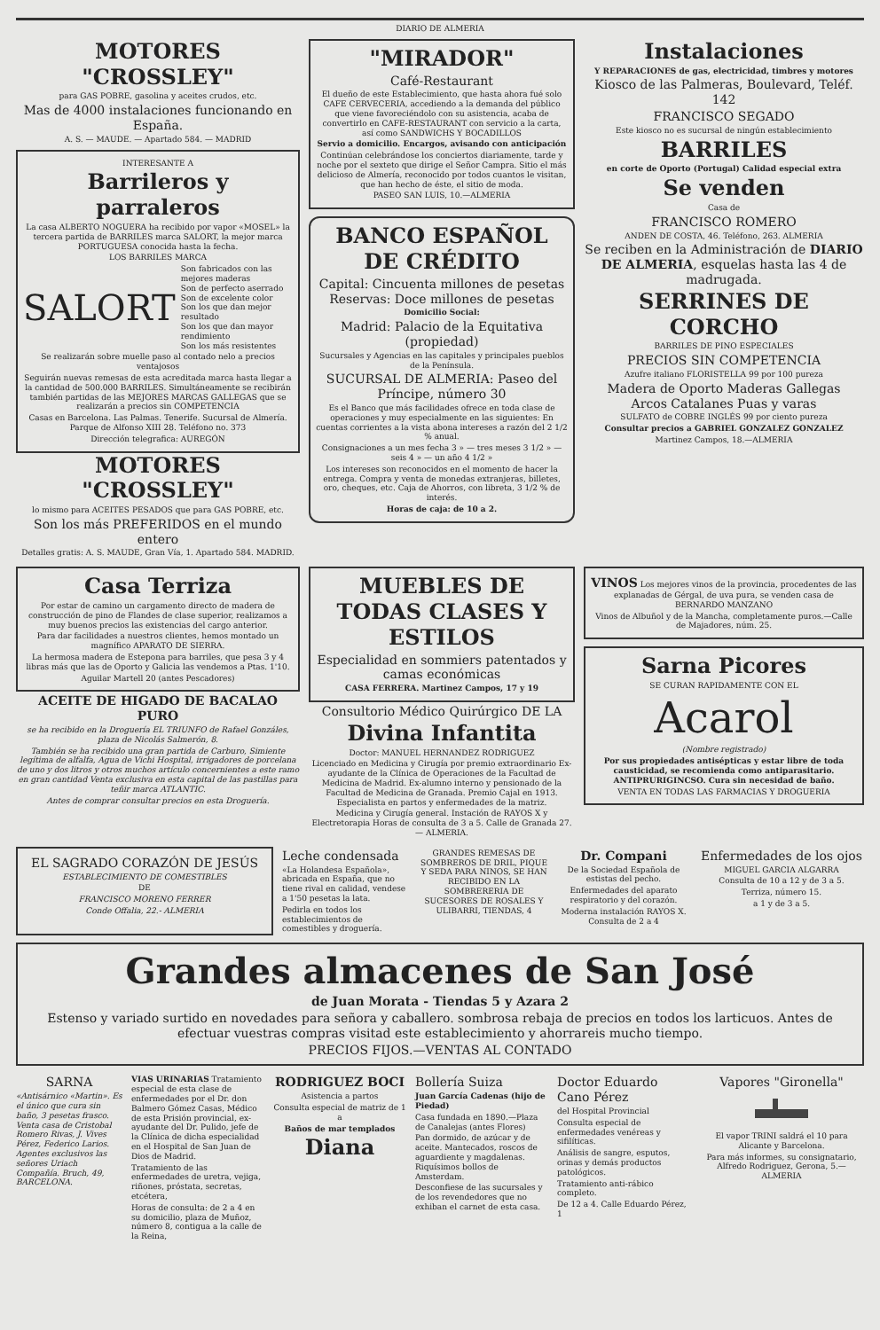DIARIO DE ALMERIA
MOTORES "CROSSLEY"
para GAS POBRE, gasolina y aceites crudos, etc.
Mas de 4000 instalaciones funcionando en España.
A. S. — MAUDE. — Apartado 584. — MADRID
INTERESANTE A
Barrileros y parraleros
La casa ALBERTO NOGUERA ha recibido por vapor «MOSEL» la tercera partida de BARRILES marca SALORT, la mejor marca PORTUGUESA conocida hasta la fecha.
LOS BARRILES MARCA
SALORT
Son fabricados con las mejores maderas
Son de perfecto aserrado
Son de excelente color
Son los que dan mejor resultado
Son los que dan mayor rendimiento
Son los más resistentes
Se realizarán sobre muelle paso al contado nelo a precios ventajosos
Seguirán nuevas remesas de esta acreditada marca hasta llegar a la cantidad de 500.000 BARRILES. Simultáneamente se recibirán también partidas de las MEJORES MARCAS GALLEGAS que se realizarán a precios sin COMPETENCIA
Casas en Barcelona. Las Palmas. Tenerife. Sucursal de Almería. Parque de Alfonso XIII 28. Teléfono no. 373
Dirección telegrafica: AUREGÓN
MOTORES "CROSSLEY"
lo mismo para ACEITES PESADOS que para GAS POBRE, etc.
Son los más PREFERIDOS en el mundo entero
Detalles gratis: A. S. MAUDE, Gran Vía, 1. Apartado 584. MADRID.
"MIRADOR"
Café-Restaurant
El dueño de este Establecimiento, que hasta ahora fué solo CAFE CERVECERIA, accediendo a la demanda del público que viene favoreciéndolo con su asistencia, acaba de convertirlo en CAFE-RESTAURANT con servicio a la carta, así como SANDWICHS Y BOCADILLOS
Servio a domicilio. Encargos, avisando con anticipación
Continúan celebrándose los conciertos diariamente, tarde y noche por el sexteto que dirige el Señor Campra. Sitio el más delicioso de Almería, reconocido por todos cuantos le visitan, que han hecho de éste, el sitio de moda.
PASEO SAN LUIS, 10.—ALMERIA
BANCO ESPAÑOL DE CRÉDITO
Capital: Cincuenta millones de pesetas
Reservas: Doce millones de pesetas
Domicilio Social:
Madrid: Palacio de la Equitativa (propiedad)
Sucursales y Agencias en las capitales y principales pueblos de la Península.
SUCURSAL DE ALMERIA: Paseo del Príncipe, número 30
Es el Banco que más facilidades ofrece en toda clase de operaciones y muy especialmente en las siguientes: En cuentas corrientes a la vista abona intereses a razón del 2 1/2 % anual.
Consignaciones a un mes fecha 3 » — tres meses 3 1/2 » — seis 4 » — un año 4 1/2 »
Los intereses son reconocidos en el momento de hacer la entrega. Compra y venta de monedas extranjeras, billetes, oro, cheques, etc. Caja de Ahorros, con libreta, 3 1/2 % de interés.
Horas de caja: de 10 a 2.
Instalaciones
Y REPARACIONES de gas, electricidad, timbres y motores
Kiosco de las Palmeras, Boulevard, Teléf. 142
FRANCISCO SEGADO
Este kiosco no es sucursal de ningún establecimiento
BARRILES
en corte de Oporto (Portugal) Calidad especial extra
Se venden
Casa de
FRANCISCO ROMERO
ANDEN DE COSTA, 46. Teléfono, 263. ALMERIA
Se reciben en la Administración de DIARIO DE ALMERIA, esquelas hasta las 4 de madrugada.
SERRINES DE CORCHO
BARRILES DE PINO ESPECIALES
PRECIOS SIN COMPETENCIA
Azufre italiano FLORISTELLA 99 por 100 pureza
Madera de Oporto Maderas Gallegas
Arcos Catalanes Puas y varas
SULFATO de COBRE INGLÉS 99 por ciento pureza
Consultar precios a GABRIEL GONZALEZ GONZALEZ
Martinez Campos, 18.—ALMERIA
Casa Terriza
Por estar de camino un cargamento directo de madera de construcción de pino de Flandes de clase superior, realizamos a muy buenos precios las existencias del cargo anterior.
Para dar facilidades a nuestros clientes, hemos montado un magnífico APARATO DE SIERRA.
La hermosa madera de Estepona para barriles, que pesa 3 y 4 libras más que las de Oporto y Galicia las vendemos a Ptas. 1'10.
Aguilar Martell 20 (antes Pescadores)
ACEITE DE HIGADO DE BACALAO PURO
se ha recibido en la Droguería EL TRIUNFO de Rafael Gonzáles, plaza de Nicolás Salmerón, 8.
También se ha recibido una gran partida de Carburo, Simiente legítima de alfalfa, Agua de Vichi Hospital, irrigadores de porcelana de uno y dos litros y otros muchos artículo concernientes a este ramo en gran cantidad Venta exclusiva en esta capital de las pastillas para teñir marca ATLANTIC.
Antes de comprar consultar precios en esta Droguería.
MUEBLES DE TODAS CLASES Y ESTILOS
Especialidad en sommiers patentados y camas económicas
CASA FERRERA. Martinez Campos, 17 y 19
Consultorio Médico Quirúrgico DE LA
Divina Infantita
Doctor: MANUEL HERNANDEZ RODRIGUEZ
Licenciado en Medicina y Cirugía por premio extraordinario Ex-ayudante de la Clínica de Operaciones de la Facultad de Medicina de Madrid. Ex-alumno interno y pensionado de la Facultad de Medicina de Granada. Premio Cajal en 1913. Especialista en partos y enfermedades de la matriz.
Medicina y Cirugía general. Instación de RAYOS X y Electretorapia Horas de consulta de 3 a 5. Calle de Granada 27. — ALMERIA.
VINOS Los mejores vinos de la provincia, procedentes de las explanadas de Gérgal, de uva pura, se venden casa de BERNARDO MANZANO
Vinos de Albuñol y de la Mancha, completamente puros.—Calle de Majadores, núm. 25.
Sarna Picores
SE CURAN RAPIDAMENTE CON EL
Acarol
(Nombre registrado)
Por sus propiedades antisépticas y estar libre de toda causticidad, se recomienda como antiparasitario. ANTIPRURIGINCSO. Cura sin necesidad de baño.
VENTA EN TODAS LAS FARMACIAS Y DROGUERIA
EL SAGRADO CORAZÓN DE JESÚS
ESTABLECIMIENTO DE COMESTIBLES
DE
FRANCISCO MORENO FERRER
Conde Offalia, 22.- ALMERIA
Leche condensada
«La Holandesa Española», abricada en España, que no tiene rival en calidad, vendese a 1'50 pesetas la lata.
Pedirla en todos los establecimientos de comestibles y droguería.
GRANDES REMESAS DE SOMBREROS DE DRIL, PIQUE Y SEDA PARA NINOS, SE HAN RECIBIDO EN LA SOMBRERERIA DE SUCESORES DE ROSALES Y ULIBARRI, TIENDAS, 4
Dr. Compani
De la Sociedad Española de estistas del pecho.
Enfermedades del aparato respiratorio y del corazón.
Moderna instalación RAYOS X. Consulta de 2 a 4
Enfermedades de los ojos
MIGUEL GARCIA ALGARRA
Consulta de 10 a 12 y de 3 a 5.
Terriza, número 15.
a 1 y de 3 a 5.
Grandes almacenes de San José
de Juan Morata - Tiendas 5 y Azara 2
Estenso y variado surtido en novedades para señora y caballero. sombrosa rebaja de precios en todos los larticuos. Antes de efectuar vuestras compras visitad este establecimiento y ahorrareis mucho tiempo.
PRECIOS FIJOS.—VENTAS AL CONTADO
SARNA
«Antisárnico «Martin». Es el único que cura sin baño, 3 pesetas frasco. Venta casa de Cristobal Romero Rivas, J. Vives Pérez, Federico Larios. Agentes exclusivos las señores Uriach Compañía. Bruch, 49, BARCELONA.
VIAS URINARIAS Tratamiento especial de esta clase de enfermedades por el Dr. don Balmero Gómez Casas, Médico de esta Prisión provincial, ex-ayudante del Dr. Pulido, jefe de la Clínica de dicha especialidad en el Hospital de San Juan de Dios de Madrid.
Tratamiento de las enfermedades de uretra, vejiga, riñones, próstata, secretas, etcétera,
Horas de consulta: de 2 a 4 en su domicilio, plaza de Muñoz, número 8, contigua a la calle de la Reina,
RODRIGUEZ BOCI
Asistencia a partos
Consulta especial de matriz de 1 a
Baños de mar templados
Diana
Bollería Suiza
Juan García Cadenas (hijo de Piedad)
Casa fundada en 1890.—Plaza de Canalejas (antes Flores)
Pan dormido, de azúcar y de aceite. Mantecados, roscos de aguardiente y magdalenas. Riquísimos bollos de Amsterdam.
Desconfiese de las sucursales y de los revendedores que no exhiban el carnet de esta casa.
Doctor Eduardo Cano Pérez
del Hospital Provincial
Consulta especial de enfermedades venéreas y sifilíticas.
Análisis de sangre, esputos, orinas y demás productos patológicos.
Tratamiento anti-rábico completo.
De 12 a 4. Calle Eduardo Pérez, 1
Vapores "Gironella"
El vapor TRINI saldrá el 10 para Alicante y Barcelona.
Para más informes, su consignatario, Alfredo Rodriguez, Gerona, 5.— ALMERIA